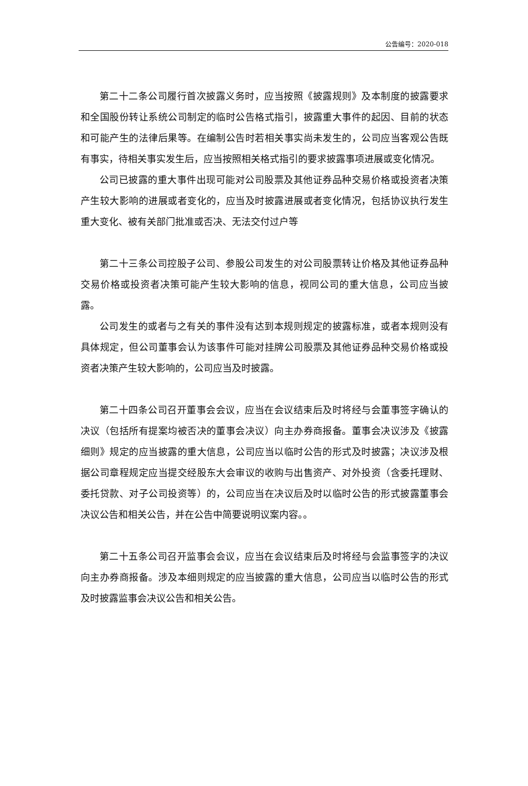公告编号：2020-018
第二十二条公司履行首次披露义务时，应当按照《披露规则》及本制度的披露要求和全国股份转让系统公司制定的临时公告格式指引，披露重大事件的起因、目前的状态和可能产生的法律后果等。在编制公告时若相关事实尚未发生的，公司应当客观公告既有事实，待相关事实发生后，应当按照相关格式指引的要求披露事项进展或变化情况。
公司已披露的重大事件出现可能对公司股票及其他证券品种交易价格或投资者决策产生较大影响的进展或者变化的，应当及时披露进展或者变化情况，包括协议执行发生重大变化、被有关部门批准或否决、无法交付过户等
第二十三条公司控股子公司、参股公司发生的对公司股票转让价格及其他证券品种交易价格或投资者决策可能产生较大影响的信息，视同公司的重大信息，公司应当披露。
公司发生的或者与之有关的事件没有达到本规则规定的披露标准，或者本规则没有具体规定，但公司董事会认为该事件可能对挂牌公司股票及其他证券品种交易价格或投资者决策产生较大影响的，公司应当及时披露。
第二十四条公司召开董事会会议，应当在会议结束后及时将经与会董事签字确认的决议（包括所有提案均被否决的董事会决议）向主办券商报备。董事会决议涉及《披露细则》规定的应当披露的重大信息，公司应当以临时公告的形式及时披露；决议涉及根据公司章程规定应当提交经股东大会审议的收购与出售资产、对外投资（含委托理财、委托贷款、对子公司投资等）的，公司应当在决议后及时以临时公告的形式披露董事会决议公告和相关公告，并在公告中简要说明议案内容。。
第二十五条公司召开监事会会议，应当在会议结束后及时将经与会监事签字的决议向主办券商报备。涉及本细则规定的应当披露的重大信息，公司应当以临时公告的形式及时披露监事会决议公告和相关公告。